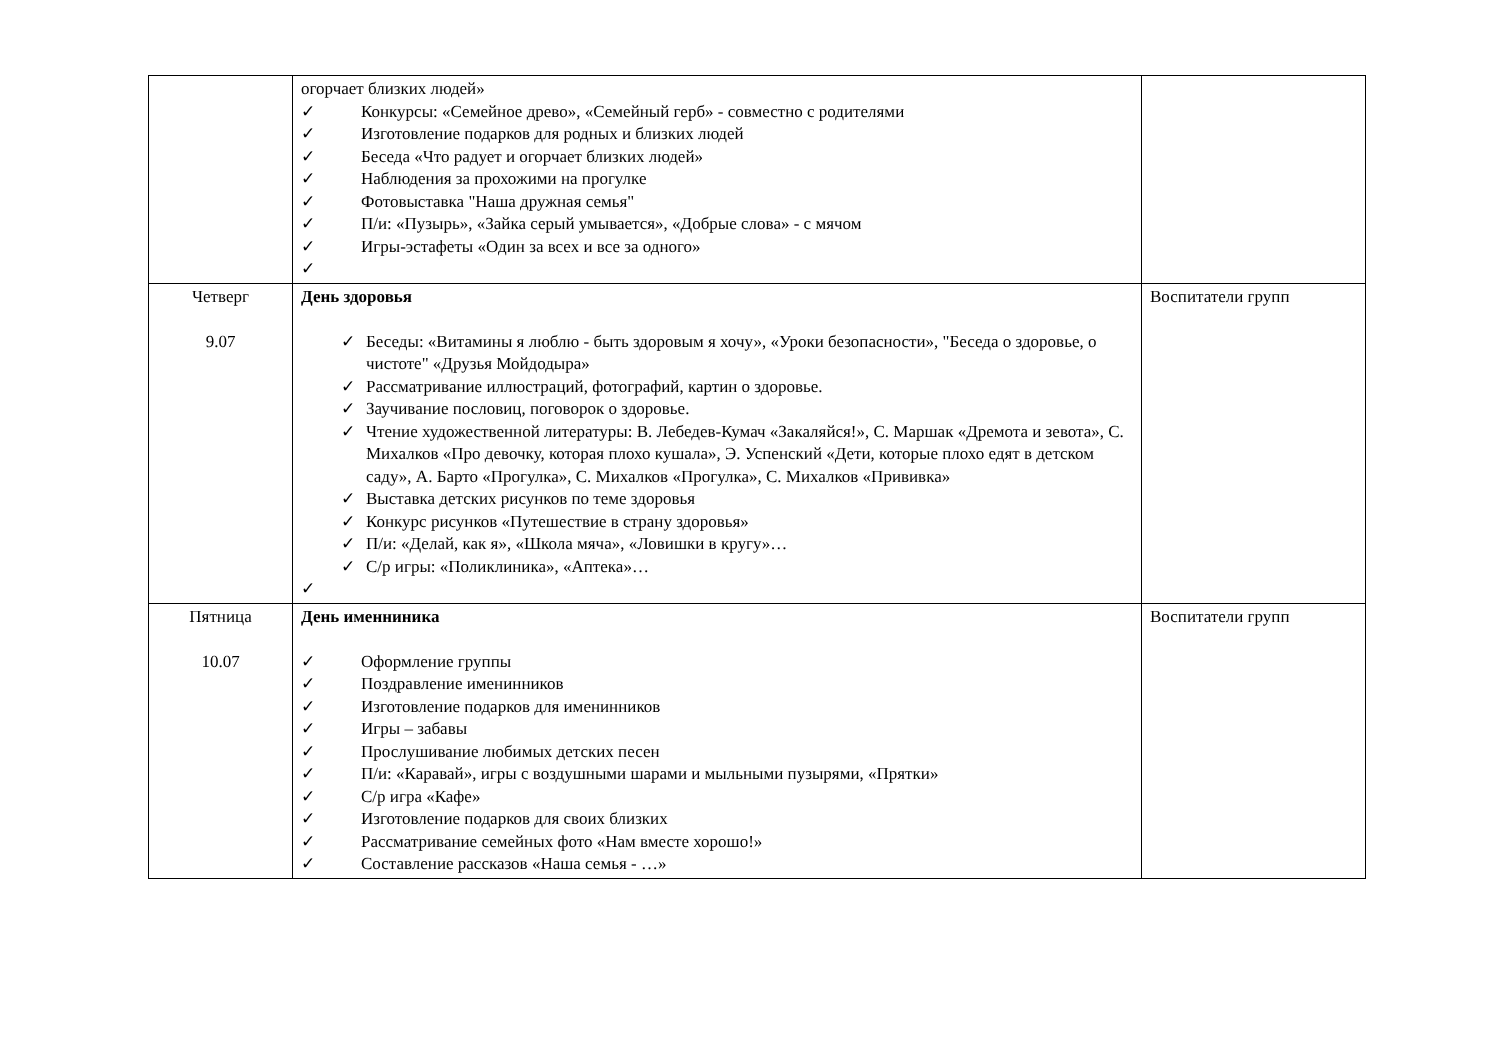| | огорчает близких людей» ✓ Конкурсы: «Семейное древо», «Семейный герб» - совместно с родителями ✓ Изготовление подарков для родных и близких людей ✓ Беседа «Что радует и огорчает близких людей» ✓ Наблюдения за прохожими на прогулке ✓ Фотовыставка "Наша дружная семья" ✓ П/и: «Пузырь», «Зайка серый умывается», «Добрые слова» - с мячом ✓ Игры-эстафеты «Один за всех и все за одного» ✓ | |
| Четверг 9.07 | День здоровья ✓ Беседы: «Витамины я люблю - быть здоровым я хочу», «Уроки безопасности», "Беседа о здоровье, о чистоте" «Друзья Мойдодыра» ✓ Рассматривание иллюстраций, фотографий, картин о здоровье. ✓ Заучивание пословиц, поговорок о здоровье. ✓ Чтение художественной литературы: В. Лебедев-Кумач «Закаляйся!», С. Маршак «Дремота и зевота», С. Михалков «Про девочку, которая плохо кушала», Э. Успенский «Дети, которые плохо едят в детском саду», А. Барто «Прогулка», С. Михалков «Прогулка», С. Михалков «Прививка» ✓ Выставка детских рисунков по теме здоровья ✓ Конкурс рисунков «Путешествие в страну здоровья» ✓ П/и: «Делай, как я», «Школа мяча», «Ловишки в кругу»… ✓ С/р игры: «Поликлиника», «Аптека»… ✓ | Воспитатели групп |
| Пятница 10.07 | День именниника ✓ Оформление группы ✓ Поздравление именинников ✓ Изготовление подарков для именинников ✓ Игры – забавы ✓ Прослушивание любимых детских песен ✓ П/и: «Каравай», игры с воздушными шарами и мыльными пузырями, «Прятки» ✓ С/р игра «Кафе» ✓ Изготовление подарков для своих близких ✓ Рассматривание семейных фото «Нам вместе хорошо!» ✓ Составление рассказов «Наша семья - …» | Воспитатели групп |